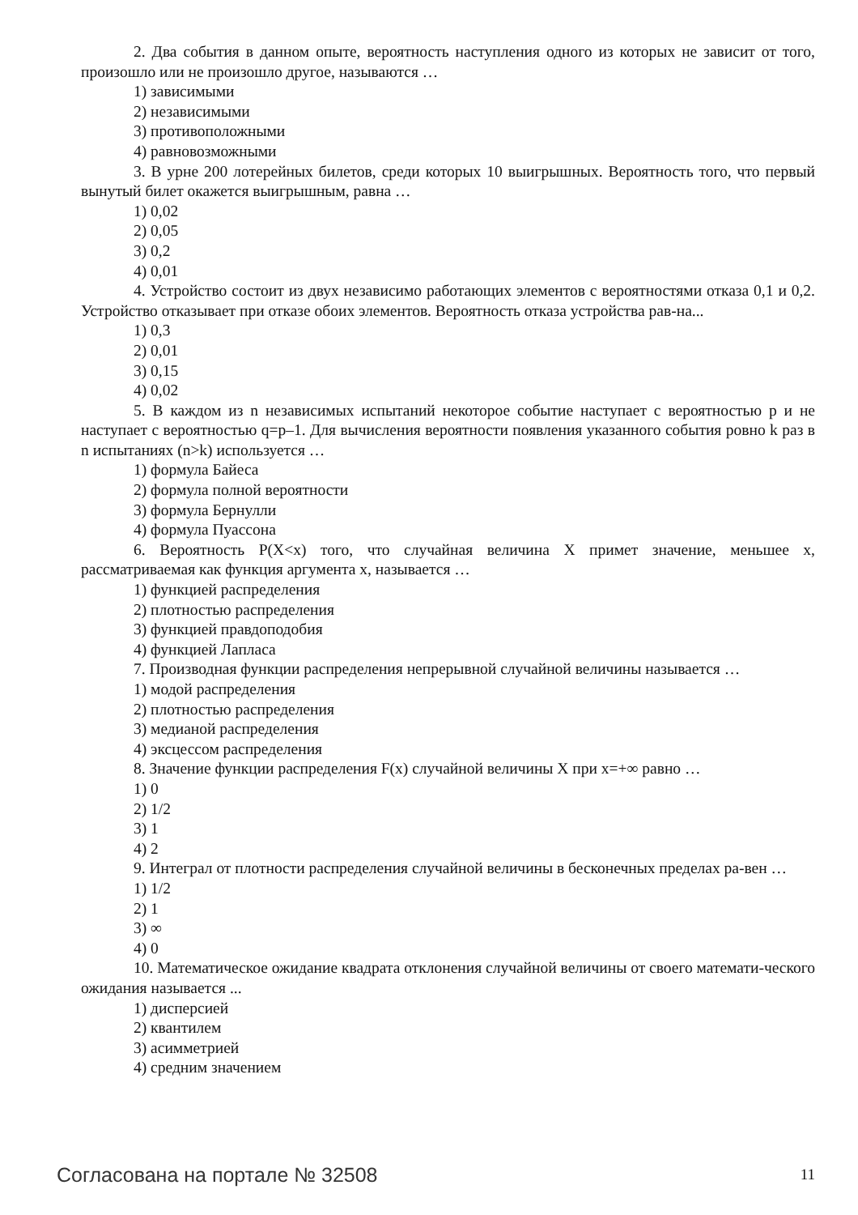2. Два события в данном опыте, вероятность наступления одного из которых не зависит от того, произошло или не произошло другое, называются …
1) зависимыми
2) независимыми
3) противоположными
4) равновозможными
3. В урне 200 лотерейных билетов, среди которых 10 выигрышных. Вероятность того, что первый вынутый билет окажется выигрышным, равна …
1) 0,02
2) 0,05
3) 0,2
4) 0,01
4. Устройство состоит из двух независимо работающих элементов с вероятностями отказа 0,1 и 0,2. Устройство отказывает при отказе обоих элементов. Вероятность отказа устройства рав-на...
1) 0,3
2) 0,01
3) 0,15
4) 0,02
5. В каждом из n независимых испытаний некоторое событие наступает с вероятностью p и не наступает с вероятностью q=p–1. Для вычисления вероятности появления указанного события ровно k раз в n испытаниях (n>k) используется …
1) формула Байеса
2) формула полной вероятности
3) формула Бернулли
4) формула Пуассона
6. Вероятность P(X<x) того, что случайная величина X примет значение, меньшее x, рассматриваемая как функция аргумента x, называется …
1) функцией распределения
2) плотностью распределения
3) функцией правдоподобия
4) функцией Лапласа
7. Производная функции распределения непрерывной случайной величины называется …
1) модой распределения
2) плотностью распределения
3) медианой распределения
4) эксцессом распределения
8. Значение функции распределения F(x) случайной величины X при x=+∞ равно …
1) 0
2) 1/2
3) 1
4) 2
9. Интеграл от плотности распределения случайной величины в бесконечных пределах ра-вен …
1) 1/2
2) 1
3) ∞
4) 0
10. Математическое ожидание квадрата отклонения случайной величины от своего математи-ческого ожидания называется ...
1) дисперсией
2) квантилем
3) асимметрией
4) средним значением
Согласована на портале № 32508 11